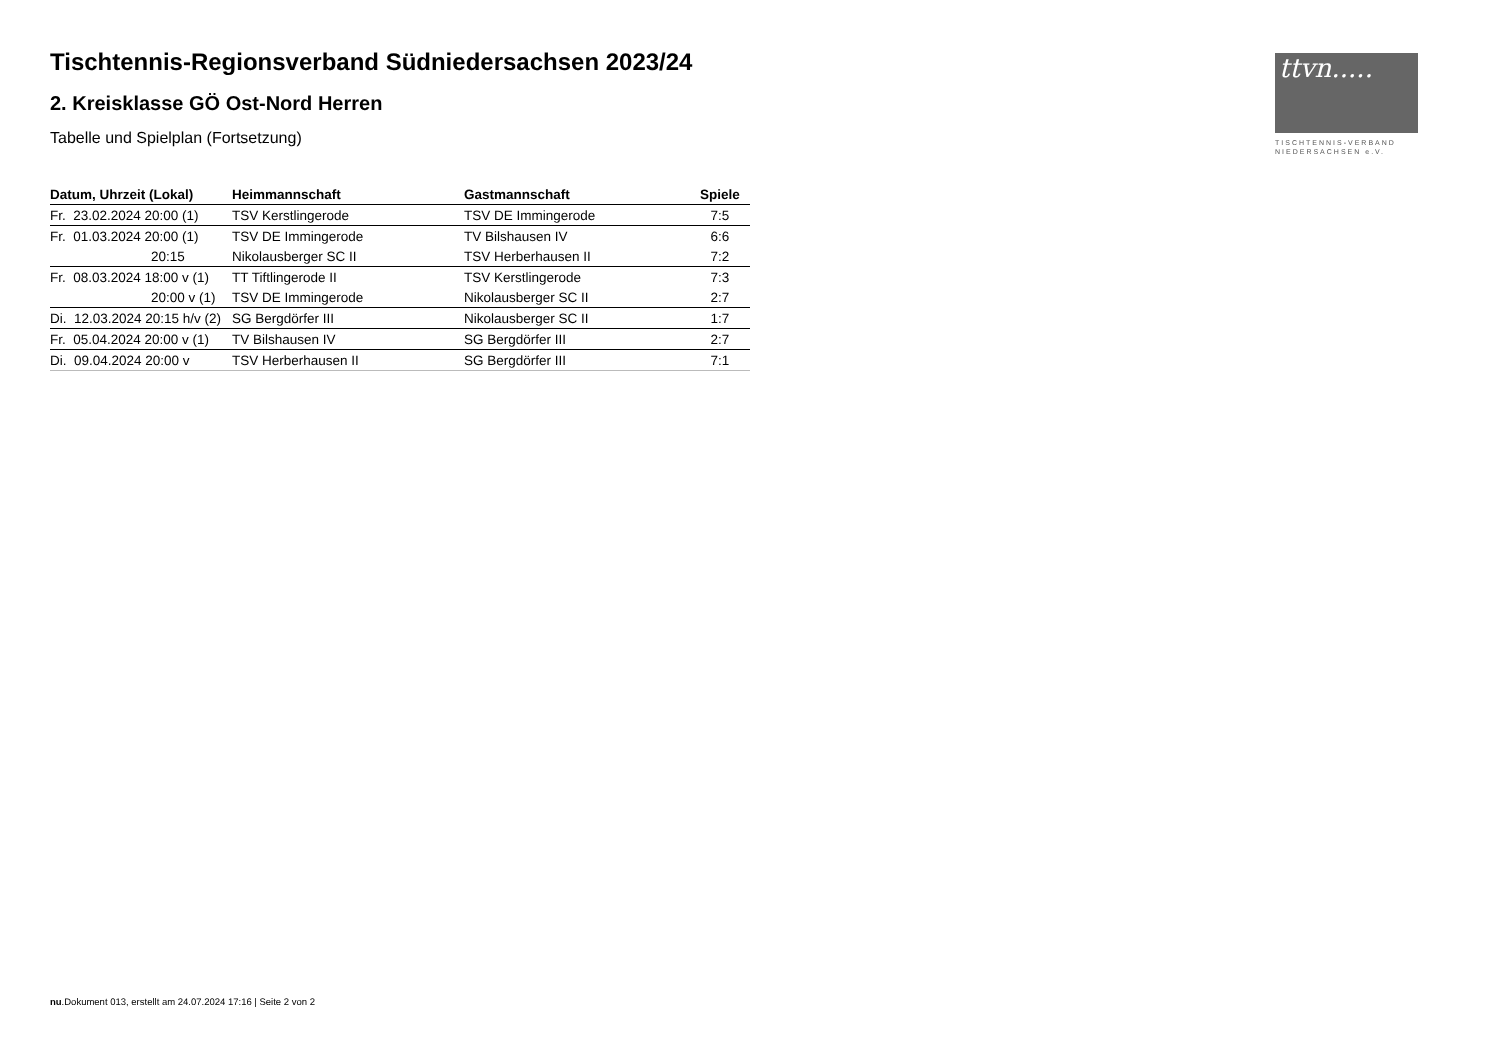Tischtennis-Regionsverband Südniedersachsen 2023/24
2. Kreisklasse GÖ Ost-Nord Herren
Tabelle und Spielplan (Fortsetzung)
ttvn.....
TISCHTENNIS-VERBAND
NIEDERSACHSEN e.V.
| Datum, Uhrzeit (Lokal) | Heimmannschaft | Gastmannschaft | Spiele |
| --- | --- | --- | --- |
| Fr. 23.02.2024 20:00 (1) | TSV Kerstlingerode | TSV DE Immingerode | 7:5 |
| Fr. 01.03.2024 20:00 (1) | TSV DE Immingerode | TV Bilshausen IV | 6:6 |
| 20:15 | Nikolausberger SC II | TSV Herberhausen II | 7:2 |
| Fr. 08.03.2024 18:00 v (1) | TT Tiftlingerode II | TSV Kerstlingerode | 7:3 |
| 20:00 v (1) | TSV DE Immingerode | Nikolausberger SC II | 2:7 |
| Di. 12.03.2024 20:15 h/v (2) | SG Bergdörfer III | Nikolausberger SC II | 1:7 |
| Fr. 05.04.2024 20:00 v (1) | TV Bilshausen IV | SG Bergdörfer III | 2:7 |
| Di. 09.04.2024 20:00 v | TSV Herberhausen II | SG Bergdörfer III | 7:1 |
nu.Dokument 013, erstellt am 24.07.2024 17:16 | Seite 2 von 2